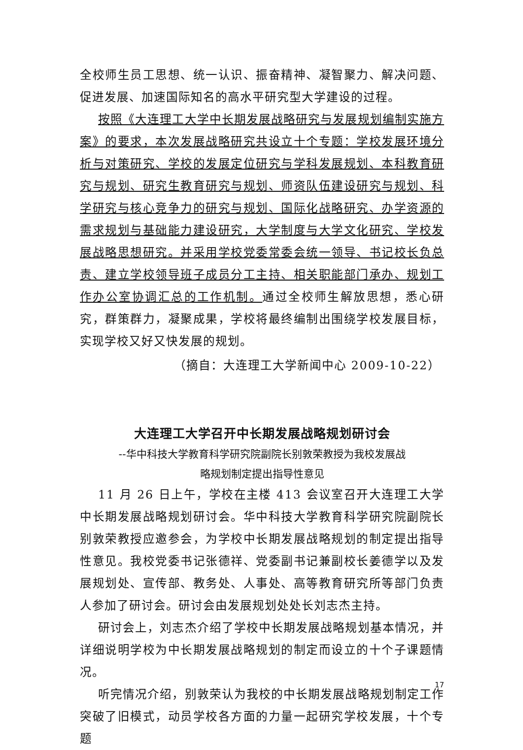全校师生员工思想、统一认识、振奋精神、凝智聚力、解决问题、促进发展、加速国际知名的高水平研究型大学建设的过程。
按照《大连理工大学中长期发展战略研究与发展规划编制实施方案》的要求，本次发展战略研究共设立十个专题：学校发展环境分析与对策研究、学校的发展定位研究与学科发展规划、本科教育研究与规划、研究生教育研究与规划、师资队伍建设研究与规划、科学研究与核心竞争力的研究与规划、国际化战略研究、办学资源的需求规划与基础能力建设研究，大学制度与大学文化研究、学校发展战略思想研究。并采用学校党委常委会统一领导、书记校长负总责、建立学校领导班子成员分工主持、相关职能部门承办、规划工作办公室协调汇总的工作机制。通过全校师生解放思想，悉心研究，群策群力，凝聚成果，学校将最终编制出围绕学校发展目标，实现学校又好又快发展的规划。
（摘自：大连理工大学新闻中心 2009-10-22）
大连理工大学召开中长期发展战略规划研讨会
--华中科技大学教育科学研究院副院长别敦荣教授为我校发展战
略规划制定提出指导性意见
11 月 26 日上午，学校在主楼 413 会议室召开大连理工大学中长期发展战略规划研讨会。华中科技大学教育科学研究院副院长别敦荣教授应邀参会，为学校中长期发展战略规划的制定提出指导性意见。我校党委书记张德祥、党委副书记兼副校长姜德学以及发展规划处、宣传部、教务处、人事处、高等教育研究所等部门负责人参加了研讨会。研讨会由发展规划处处长刘志杰主持。
研讨会上，刘志杰介绍了学校中长期发展战略规划基本情况，并详细说明学校为中长期发展战略规划的制定而设立的十个子课题情况。
听完情况介绍，别敦荣认为我校的中长期发展战略规划制定工作突破了旧模式，动员学校各方面的力量一起研究学校发展，十个专题
17